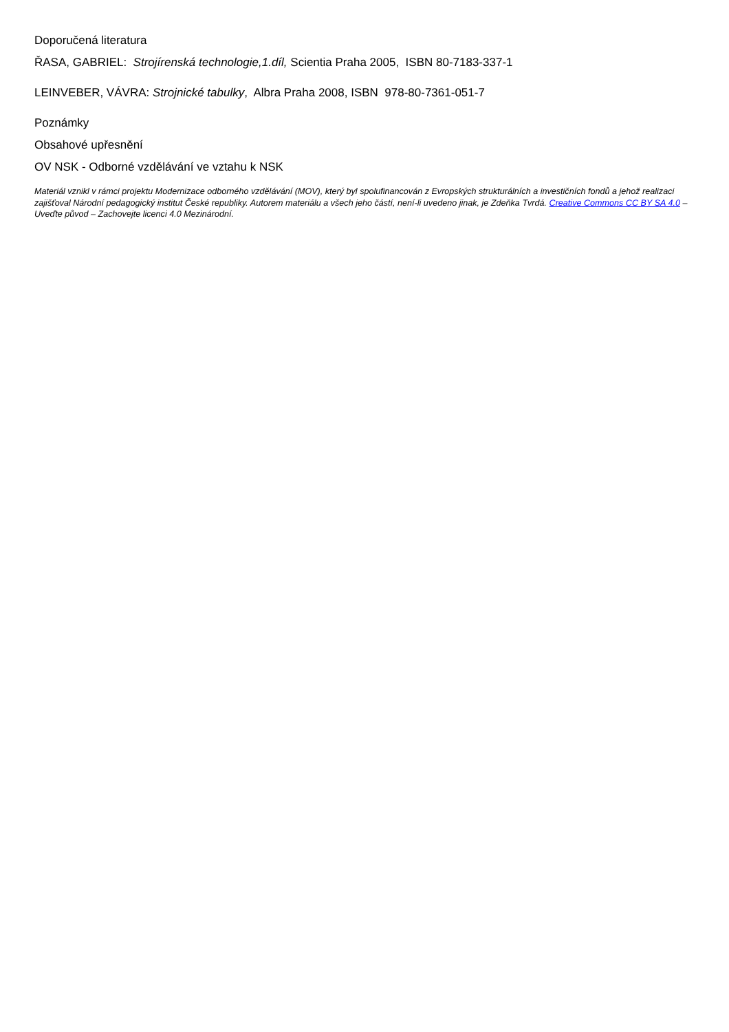Doporučená literatura
ŘASA, GABRIEL: Strojírenská technologie,1.díl, Scientia Praha 2005, ISBN 80-7183-337-1
LEINVEBER, VÁVRA: Strojnické tabulky, Albra Praha 2008, ISBN 978-80-7361-051-7
Poznámky
Obsahové upřesnění
OV NSK - Odborné vzdělávání ve vztahu k NSK
Materiál vznikl v rámci projektu Modernizace odborného vzdělávání (MOV), který byl spolufinancován z Evropských strukturálních a investičních fondů a jehož realizaci zajišťoval Národní pedagogický institut České republiky. Autorem materiálu a všech jeho částí, není-li uvedeno jinak, je Zdeňka Tvrdá. Creative Commons CC BY SA 4.0 – Uveďte původ – Zachovejte licenci 4.0 Mezinárodní.